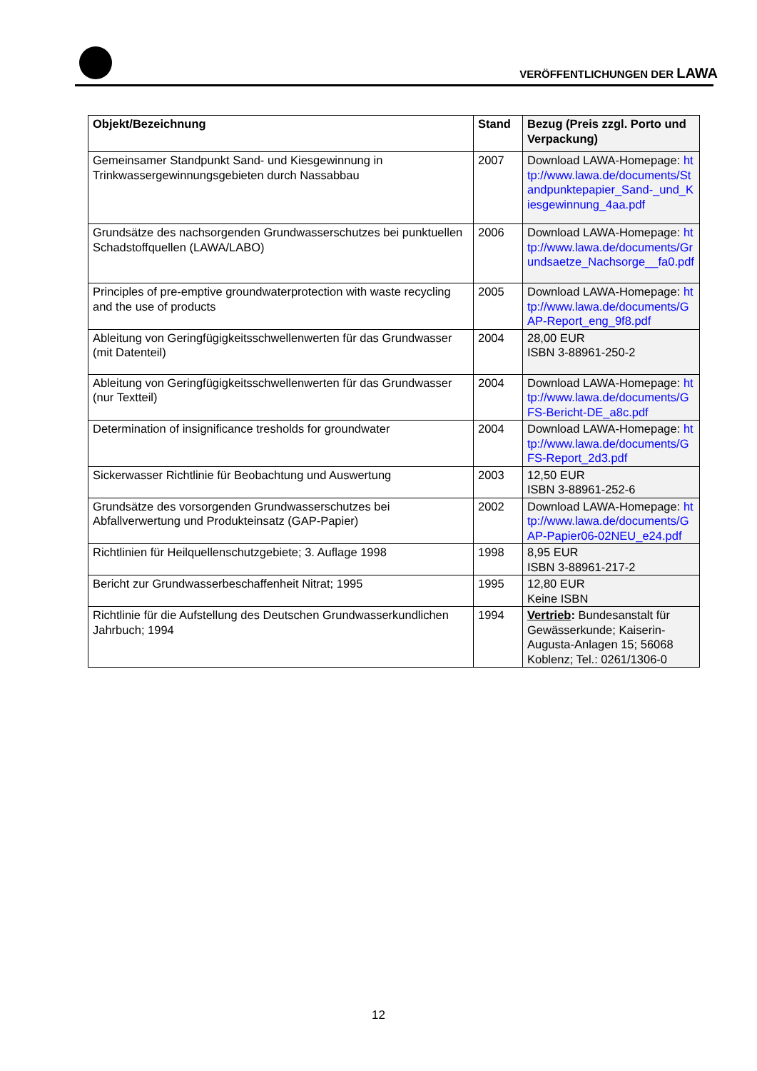VERÖFFENTLICHUNGEN DER LAWA
| Objekt/Bezeichnung | Stand | Bezug (Preis zzgl. Porto und Verpackung) |
| --- | --- | --- |
| Gemeinsamer Standpunkt Sand- und Kiesgewinnung in Trinkwassergewinnungsgebieten durch Nassabbau | 2007 | Download LAWA-Homepage: http://www.lawa.de/documents/Standpunktepapier_Sand-_und_Kiesgewinnung_4aa.pdf |
| Grundsätze des nachsorgenden Grundwasserschutzes bei punktuellen Schadstoffquellen (LAWA/LABO) | 2006 | Download LAWA-Homepage: http://www.lawa.de/documents/Grundsaetze_Nachsorge__fa0.pdf |
| Principles of pre-emptive groundwaterprotection with waste recycling and the use of products | 2005 | Download LAWA-Homepage: http://www.lawa.de/documents/GAP-Report_eng_9f8.pdf |
| Ableitung von Geringfügigkeitsschwellenwerten für das Grundwasser (mit Datenteil) | 2004 | 28,00 EUR ISBN 3-88961-250-2 |
| Ableitung von Geringfügigkeitsschwellenwerten für das Grundwasser (nur Textteil) | 2004 | Download LAWA-Homepage: http://www.lawa.de/documents/GFS-Bericht-DE_a8c.pdf |
| Determination of insignificance tresholds for groundwater | 2004 | Download LAWA-Homepage: http://www.lawa.de/documents/GFS-Report_2d3.pdf |
| Sickerwasser Richtlinie für Beobachtung und Auswertung | 2003 | 12,50 EUR ISBN 3-88961-252-6 |
| Grundsätze des vorsorgenden Grundwasserschutzes bei Abfallverwertung und Produkteinsatz (GAP-Papier) | 2002 | Download LAWA-Homepage: http://www.lawa.de/documents/GAP-Papier06-02NEU_e24.pdf |
| Richtlinien für Heilquellenschutzgebiete; 3. Auflage 1998 | 1998 | 8,95 EUR ISBN 3-88961-217-2 |
| Bericht zur Grundwasserbeschaffenheit Nitrat; 1995 | 1995 | 12,80 EUR Keine ISBN |
| Richtlinie für die Aufstellung des Deutschen Grundwasserkundlichen Jahrbuch; 1994 | 1994 | Vertrieb : Bundesanstalt für Gewässerkunde; Kaiserin-Augusta-Anlagen 15; 56068 Koblenz; Tel.: 0261/1306-0 |
12